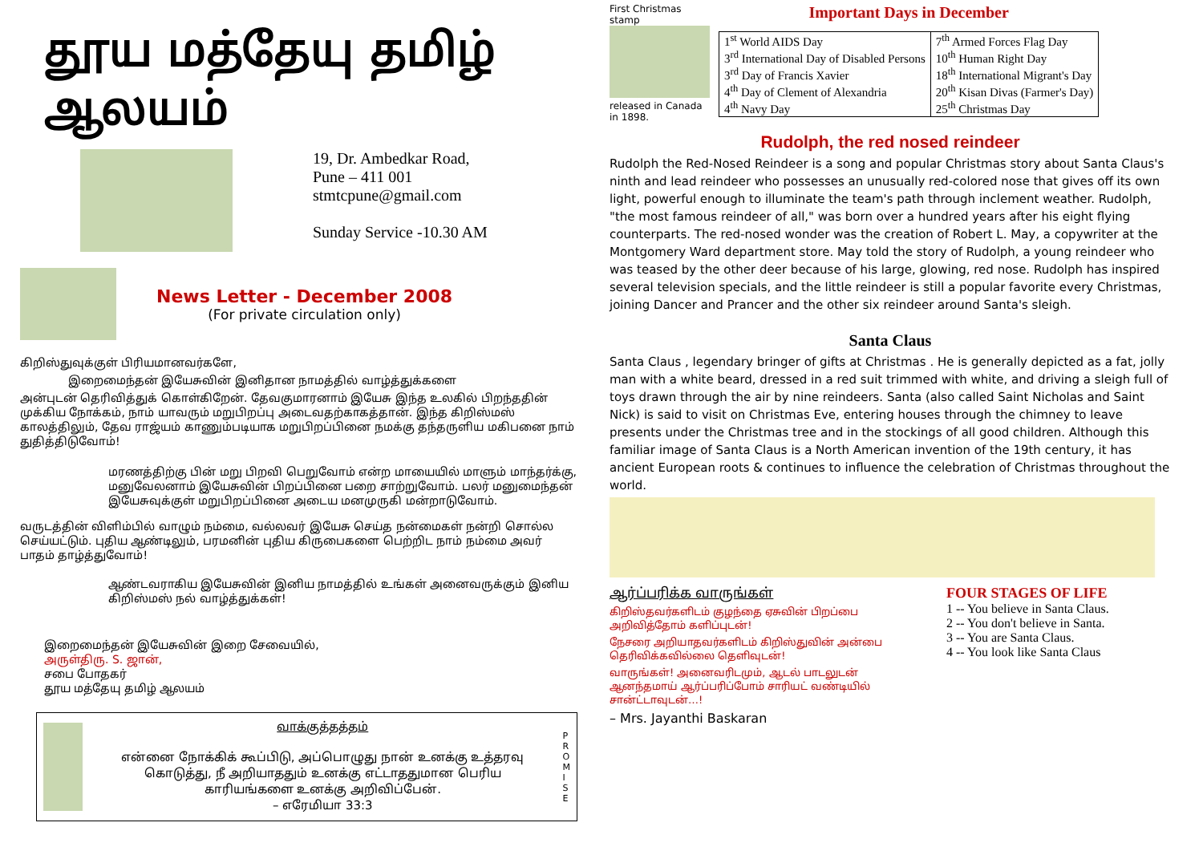தூய மத்தேயு தமிழ் ஆலயம்
19, Dr. Ambedkar Road,
Pune – 411 001
stmtcpune@gmail.com
Sunday Service -10.30 AM
News Letter - December 2008
(For private circulation only)
கிறிஸ்துவுக்குள் பிரியமானவர்களே,
இறைமைந்தன் இயேசுவின் இனிதான நாமத்தில் வாழ்த்துக்களை
அன்புடன் தெரிவித்துக் கொள்கிறேன். தேவகுமாரனாம் இயேசு இந்த உலகில் பிறந்ததின் முக்கிய நோக்கம், நாம் யாவரும் மறுபிறப்பு அடைவதற்காகத்தான். இந்த கிறிஸ்மஸ் காலத்திலும், தேவ ராஜ்யம் காணும்படியாக மறுபிறப்பினை நமக்கு தந்தருளிய மகிபனை நாம் துதித்திடுவோம்!
மரணத்திற்கு பின் மறு பிறவி பெறுவோம் என்ற மாயையில் மாளும் மாந்தர்க்கு, மனுவேலனாம் இயேசுவின் பிறப்பினை பறை சாற்றுவோம். பலர் மனுமைந்தன் இயேசுவுக்குள் மறுபிறப்பினை அடைய மனமுருகி மன்றாடுவோம்.
வருடத்தின் விளிம்பில் வாழும் நம்மை, வல்லவர் இயேசு செய்த நன்மைகள் நன்றி சொல்ல செய்யட்டும். புதிய ஆண்டிலும், பரமனின் புதிய கிருபைகளை பெற்றிட நாம் நம்மை அவர் பாதம் தாழ்த்துவோம்!
ஆண்டவராகிய இயேசுவின் இனிய நாமத்தில் உங்கள் அனைவருக்கும் இனிய கிறிஸ்மஸ் நல் வாழ்த்துக்கள்!
இறைமைந்தன் இயேசுவின் இறை சேவையில்,
அருள்திரு. S. ஜான்,
சபை போதகர்
தூய மத்தேயு தமிழ் ஆலயம்
வாக்குத்தத்தம்
என்னை நோக்கிக் கூப்பிடு, அப்பொழுது நான் உனக்கு உத்தரவு கொடுத்து, நீ அறியாததும் உனக்கு எட்டாததுமான பெரிய காரியங்களை உனக்கு அறிவிப்பேன்.
– எரேமியா 33:3
P R O M I S E
First Christmas stamp
released in Canada in 1898.
Important Days in December
| 1<sup>st</sup> World AIDS Day 3<sup>rd</sup> International Day of Disabled Persons 3<sup>rd</sup> Day of Francis Xavier 4<sup>th</sup> Day of Clement of Alexandria 4<sup>th</sup> Navy Day | 7<sup>th</sup> Armed Forces Flag Day 10<sup>th</sup> Human Right Day 18<sup>th</sup> International Migrant's Day 20<sup>th</sup> Kisan Divas (Farmer's Day) 25<sup>th</sup> Christmas Day |
Rudolph, the red nosed reindeer
Rudolph the Red-Nosed Reindeer is a song and popular Christmas story about Santa Claus's ninth and lead reindeer who possesses an unusually red-colored nose that gives off its own light, powerful enough to illuminate the team's path through inclement weather. Rudolph, "the most famous reindeer of all," was born over a hundred years after his eight flying counterparts. The red-nosed wonder was the creation of Robert L. May, a copywriter at the Montgomery Ward department store. May told the story of Rudolph, a young reindeer who was teased by the other deer because of his large, glowing, red nose. Rudolph has inspired several television specials, and the little reindeer is still a popular favorite every Christmas, joining Dancer and Prancer and the other six reindeer around Santa's sleigh.
Santa Claus
Santa Claus , legendary bringer of gifts at Christmas . He is generally depicted as a fat, jolly man with a white beard, dressed in a red suit trimmed with white, and driving a sleigh full of toys drawn through the air by nine reindeers. Santa (also called Saint Nicholas and Saint Nick) is said to visit on Christmas Eve, entering houses through the chimney to leave presents under the Christmas tree and in the stockings of all good children. Although this familiar image of Santa Claus is a North American invention of the 19th century, it has ancient European roots & continues to influence the celebration of Christmas throughout the world.
ஆர்ப்பரிக்க வாருங்கள்
கிறிஸ்தவர்களிடம் குழந்தை ஏசுவின் பிறப்பை அறிவித்தோம் களிப்புடன்!
நேசரை அறியாதவர்களிடம் கிறிஸ்துவின் அன்பை தெரிவிக்கவில்லை தெளிவுடன்!
வாருங்கள்! அனைவரிடமும், ஆடல் பாடலுடன் ஆனந்தமாய் ஆர்ப்பரிப்போம் சாரியட் வண்டியில் சான்ட்டாவுடன்…!
– Mrs. Jayanthi Baskaran
FOUR STAGES OF LIFE
1 -- You believe in Santa Claus.
2 -- You don't believe in Santa.
3 -- You are Santa Claus.
4 -- You look like Santa Claus